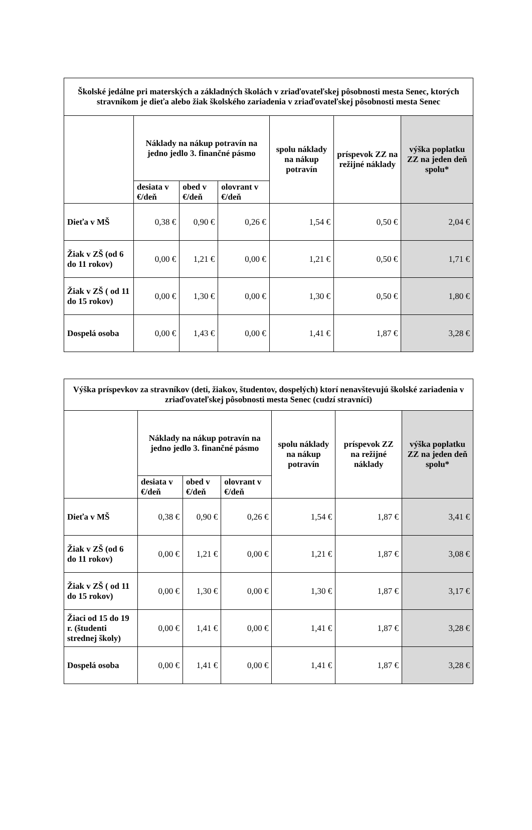| Školské jedálne pri materských a základných školách v zriaďovateľskej pôsobnosti mesta Senec, ktorých stravníkom je dieťa alebo žiak školského zariadenia v zriaďovateľskej pôsobnosti mesta Senec | | | | | | |
| --- | --- | --- | --- | --- | --- | --- |
| | Náklady na nákup potravín na jedno jedlo 3. finančné pásmo | | | spolu náklady na nákup potravín | príspevok ZZ na režijné náklady | výška poplatku ZZ na jeden deň spolu* |
| | desiata v €/deň | obed v €/deň | olovrant v €/deň | | | |
| Dieťa v MŠ | 0,38 € | 0,90 € | 0,26 € | 1,54 € | 0,50 € | 2,04 € |
| Žiak v ZŠ (od 6 do 11 rokov) | 0,00 € | 1,21 € | 0,00 € | 1,21 € | 0,50 € | 1,71 € |
| Žiak v ZŠ ( od 11 do 15 rokov) | 0,00 € | 1,30 € | 0,00 € | 1,30 € | 0,50 € | 1,80 € |
| Dospelá osoba | 0,00 € | 1,43 € | 0,00 € | 1,41 € | 1,87 € | 3,28 € |
| Výška príspevkov za stravníkov (deti, žiakov, študentov, dospelých) ktorí nenavštevujú školské zariadenia v zriaďovateľskej pôsobnosti mesta Senec (cudzí stravníci) | | | | | | |
| --- | --- | --- | --- | --- | --- | --- |
| | Náklady na nákup potravín na jedno jedlo 3. finančné pásmo | | | spolu náklady na nákup potravín | príspevok ZZ na režijné náklady | výška poplatku ZZ na jeden deň spolu* |
| | desiata v €/deň | obed v €/deň | olovrant v €/deň | | | |
| Dieťa v MŠ | 0,38 € | 0,90 € | 0,26 € | 1,54 € | 1,87 € | 3,41 € |
| Žiak v ZŠ (od 6 do 11 rokov) | 0,00 € | 1,21 € | 0,00 € | 1,21 € | 1,87 € | 3,08 € |
| Žiak v ZŠ ( od 11 do 15 rokov) | 0,00 € | 1,30 € | 0,00 € | 1,30 € | 1,87 € | 3,17 € |
| Žiaci od 15 do 19 r. (študenti strednej školy) | 0,00 € | 1,41 € | 0,00 € | 1,41 € | 1,87 € | 3,28 € |
| Dospelá osoba | 0,00 € | 1,41 € | 0,00 € | 1,41 € | 1,87 € | 3,28 € |